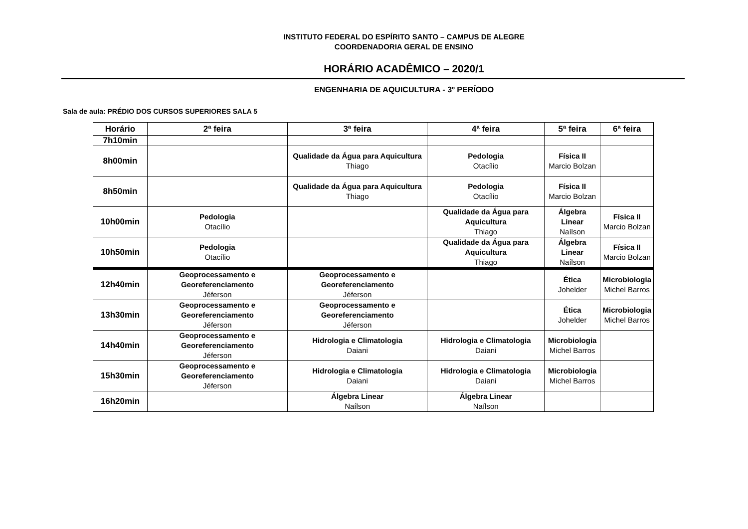INSTITUTO FEDERAL DO ESPÍRITO SANTO – CAMPUS DE ALEGRE
COORDENADORIA GERAL DE ENSINO
HORÁRIO ACADÊMICO – 2020/1
ENGENHARIA DE AQUICULTURA - 3º PERÍODO
Sala de aula: PRÉDIO DOS CURSOS SUPERIORES SALA 5
| Horário | 2ª feira | 3ª feira | 4ª feira | 5ª feira | 6ª feira |
| --- | --- | --- | --- | --- | --- |
| 7h10min | | | | | |
| 8h00min | | Qualidade da Água para Aquicultura Thiago | Pedologia Otacílio | Física II Marcio Bolzan | |
| 8h50min | | Qualidade da Água para Aquicultura Thiago | Pedologia Otacílio | Física II Marcio Bolzan | |
| 10h00min | Pedologia Otacílio | | Qualidade da Água para Aquicultura Thiago | Álgebra Linear Naílson | Física II Marcio Bolzan |
| 10h50min | Pedologia Otacílio | | Qualidade da Água para Aquicultura Thiago | Álgebra Linear Naílson | Física II Marcio Bolzan |
| 12h40min | Geoprocessamento e Georeferenciamento Jéferson | Geoprocessamento e Georeferenciamento Jéferson | | Ética Johelder | Microbiologia Michel Barros |
| 13h30min | Geoprocessamento e Georeferenciamento Jéferson | Geoprocessamento e Georeferenciamento Jéferson | | Ética Johelder | Microbiologia Michel Barros |
| 14h40min | Geoprocessamento e Georeferenciamento Jéferson | Hidrologia e Climatologia Daiani | Hidrologia e Climatologia Daiani | Microbiologia Michel Barros | |
| 15h30min | Geoprocessamento e Georeferenciamento Jéferson | Hidrologia e Climatologia Daiani | Hidrologia e Climatologia Daiani | Microbiologia Michel Barros | |
| 16h20min | | Álgebra Linear Naílson | Álgebra Linear Naílson | | |